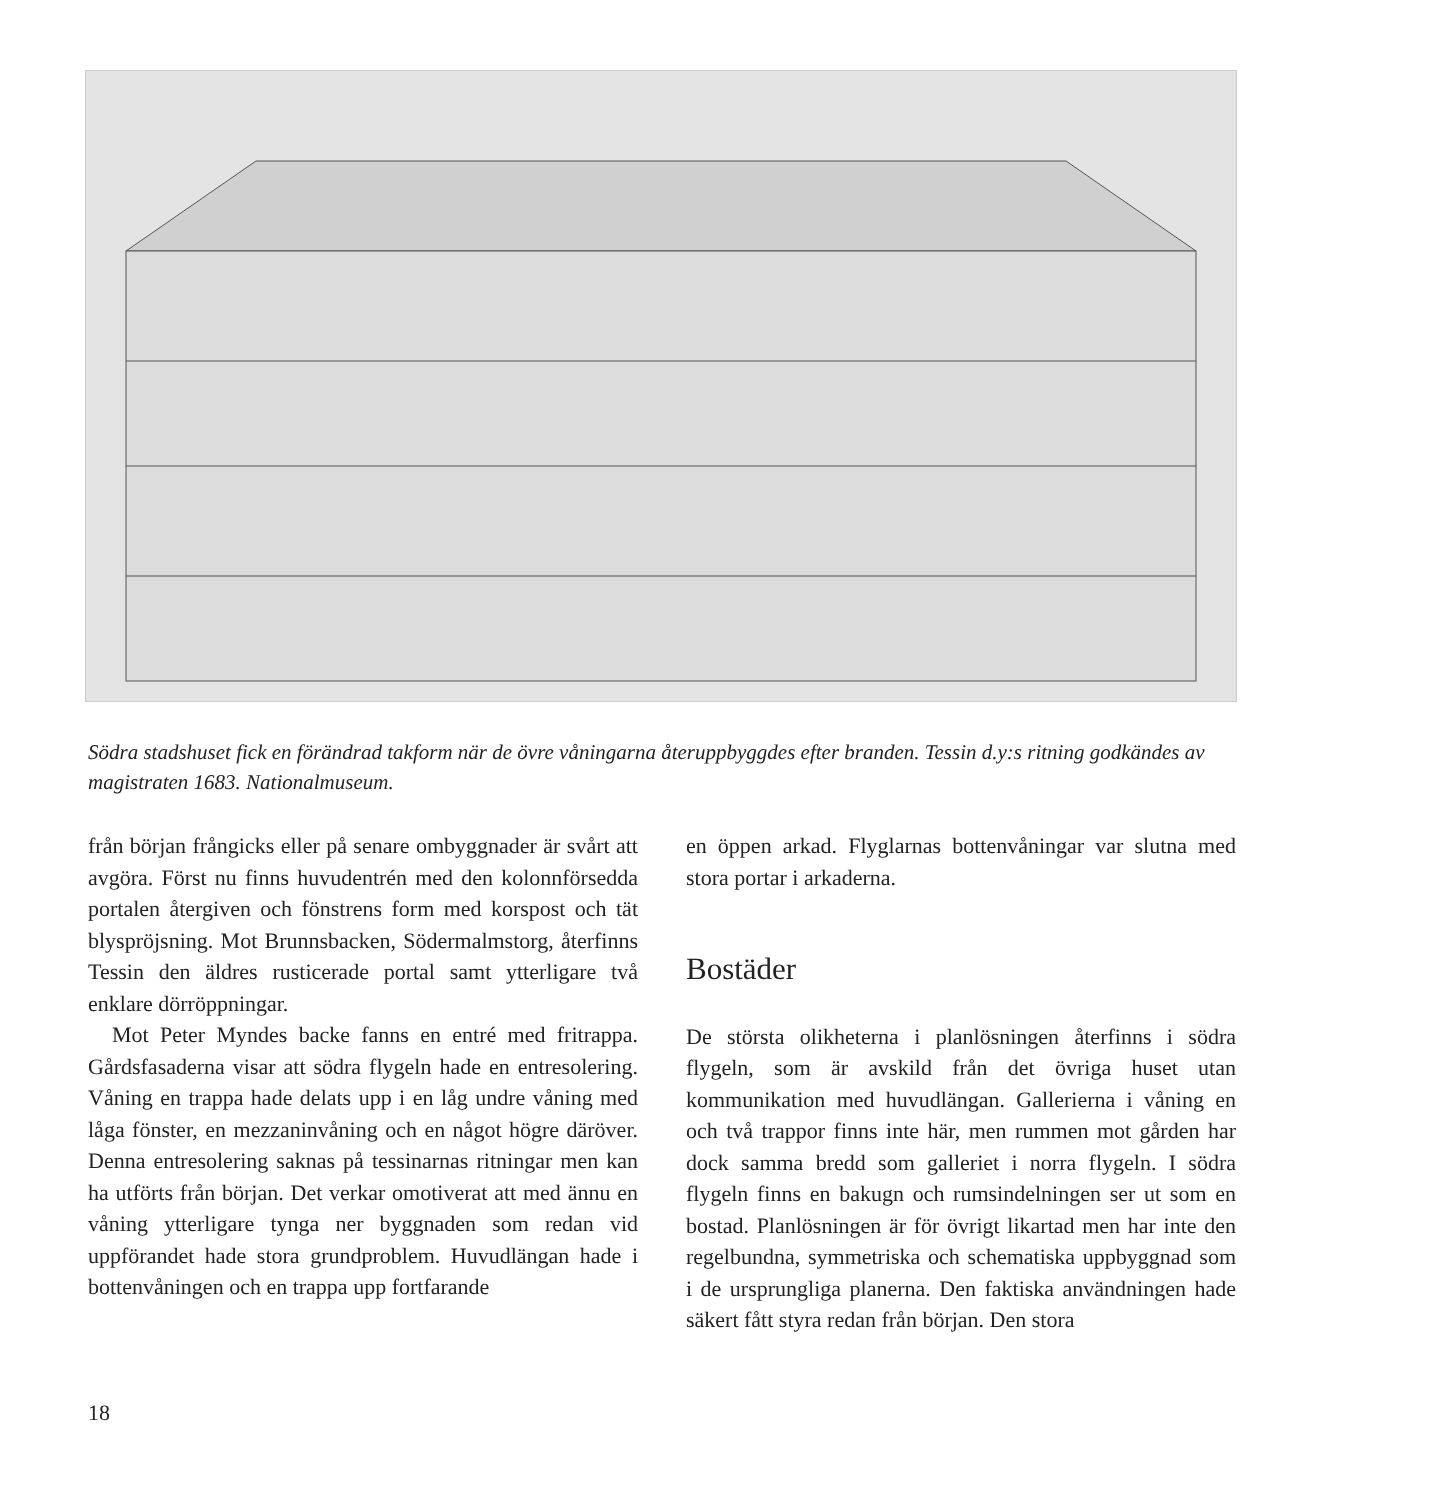Södra stadshuset fick en förändrad takform när de övre våningarna återuppbyggdes efter branden. Tessin d.y:s ritning godkändes av magistraten 1683. Nationalmuseum.
från början frångicks eller på senare ombyggnader är svårt att avgöra. Först nu finns huvudentrén med den kolonnförsedda portalen återgiven och fönstrens form med korspost och tät blyspröjsning. Mot Brunnsbacken, Södermalmstorg, återfinns Tessin den äldres rusticerade portal samt ytterligare två enklare dörröppningar.
Mot Peter Myndes backe fanns en entré med fritrappa. Gårdsfasaderna visar att södra flygeln hade en entresolering. Våning en trappa hade delats upp i en låg undre våning med låga fönster, en mezzaninvåning och en något högre däröver. Denna entresolering saknas på tessinarnas ritningar men kan ha utförts från början. Det verkar omotiverat att med ännu en våning ytterligare tynga ner byggnaden som redan vid uppförandet hade stora grundproblem. Huvudlängan hade i bottenvåningen och en trappa upp fortfarande
en öppen arkad. Flyglarnas bottenvåningar var slutna med stora portar i arkaderna.
Bostäder
De största olikheterna i planlösningen återfinns i södra flygeln, som är avskild från det övriga huset utan kommunikation med huvudlängan. Gallerierna i våning en och två trappor finns inte här, men rummen mot gården har dock samma bredd som galleriet i norra flygeln. I södra flygeln finns en bakugn och rumsindelningen ser ut som en bostad. Planlösningen är för övrigt likartad men har inte den regelbundna, symmetriska och schematiska uppbyggnad som i de ursprungliga planerna. Den faktiska användningen hade säkert fått styra redan från början. Den stora
18